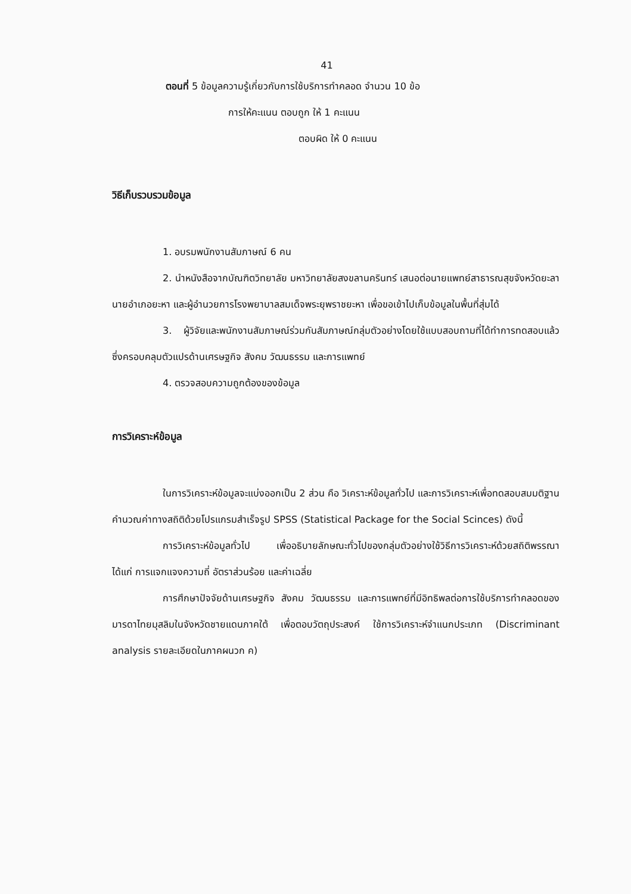41
ตอนที่ 5 ข้อมูลความรู้เกี่ยวกับการใช้บริการทำคลอด จำนวน 10 ข้อ
การให้คะแนน ตอบถูก ให้ 1 คะแนน
ตอบผิด ให้ 0 คะแนน
วิธีเก็บรวบรวมข้อมูล
1. อบรมพนักงานสัมภาษณ์ 6 คน
2. นำหนังสือจากบัณฑิตวิทยาลัย มหาวิทยาลัยสงขลานครินทร์ เสนอต่อนายแพทย์สาธารณสุขจังหวัดยะลา นายอำเภอยะหา และผู้อำนวยการโรงพยาบาลสมเด็จพระยุพราชยะหา เพื่อขอเข้าไปเก็บข้อมูลในพื้นที่สุ่มได้
3. ผู้วิจัยและพนักงานสัมภาษณ์ร่วมกันสัมภาษณ์กลุ่มตัวอย่างโดยใช้แบบสอบถามที่ได้ทำการทดสอบแล้ว ซึ่งครอบคลุมตัวแปรด้านเศรษฐกิจ สังคม วัฒนธรรม และการแพทย์
4. ตรวจสอบความถูกต้องของข้อมูล
การวิเคราะห์ข้อมูล
ในการวิเคราะห์ข้อมูลจะแบ่งออกเป็น 2 ส่วน คือ วิเคราะห์ข้อมูลทั่วไป และการวิเคราะห์เพื่อทดสอบสมมติฐานคำนวณค่าทางสถิติด้วยโปรแกรมสำเร็จรูป SPSS (Statistical Package for the Social Scinces) ดังนี้
การวิเคราะห์ข้อมูลทั่วไป เพื่ออธิบายลักษณะทั่วไปของกลุ่มตัวอย่างใช้วิธีการวิเคราะห์ด้วยสถิติพรรณา ได้แก่ การแจกแจงความถี่ อัตราส่วนร้อย และค่าเฉลี่ย
การศึกษาปัจจัยด้านเศรษฐกิจ สังคม วัฒนธรรม และการแพทย์ที่มีอิทธิพลต่อการใช้บริการทำคลอดของมารดาไทยมุสลิมในจังหวัดชายแดนภาคใต้ เพื่อตอบวัตถุประสงค์ ใช้การวิเคราะห์จำแนกประเภท (Discriminant analysis รายละเอียดในภาคผนวก ค)